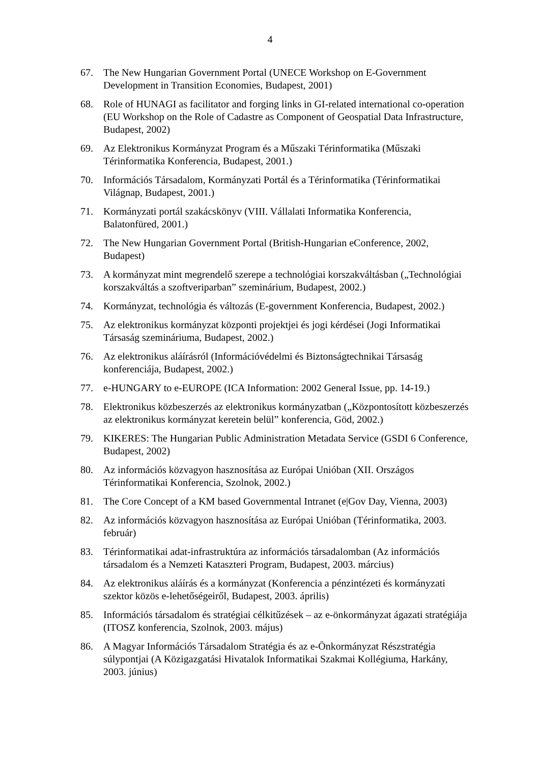4
67. The New Hungarian Government Portal (UNECE Workshop on E-Government Development in Transition Economies, Budapest, 2001)
68. Role of HUNAGI as facilitator and forging links in GI-related international co-operation (EU Workshop on the Role of Cadastre as Component of Geospatial Data Infrastructure, Budapest, 2002)
69. Az Elektronikus Kormányzat Program és a Műszaki Térinformatika (Műszaki Térinformatika Konferencia, Budapest, 2001.)
70. Információs Társadalom, Kormányzati Portál és a Térinformatika (Térinformatikai Világnap, Budapest, 2001.)
71. Kormányzati portál szakácskönyv (VIII. Vállalati Informatika Konferencia, Balatonfüred, 2001.)
72. The New Hungarian Government Portal (British-Hungarian eConference, 2002, Budapest)
73. A kormányzat mint megrendelő szerepe a technológiai korszakváltásban („Technológiai korszakváltás a szoftveriparban” szeminárium, Budapest, 2002.)
74. Kormányzat, technológia és változás (E-government Konferencia, Budapest, 2002.)
75. Az elektronikus kormányzat központi projektjei és jogi kérdései (Jogi Informatikai Társaság szemináriuma, Budapest, 2002.)
76. Az elektronikus aláírásról (Információvédelmi és Biztonságtechnikai Társaság konferenciája, Budapest, 2002.)
77. e-HUNGARY to e-EUROPE (ICA Information: 2002 General Issue, pp. 14-19.)
78. Elektronikus közbeszerzés az elektronikus kormányzatban („Központosított közbeszerzés az elektronikus kormányzat keretein belül” konferencia, Göd, 2002.)
79. KIKERES: The Hungarian Public Administration Metadata Service (GSDI 6 Conference, Budapest, 2002)
80. Az információs közvagyon hasznosítása az Európai Unióban (XII. Országos Térinformatikai Konferencia, Szolnok, 2002.)
81. The Core Concept of a KM based Governmental Intranet (e|Gov Day, Vienna, 2003)
82. Az információs közvagyon hasznosítása az Európai Unióban (Térinformatika, 2003. február)
83. Térinformatikai adat-infrastruktúra az információs társadalomban (Az információs társadalom és a Nemzeti Kataszteri Program, Budapest, 2003. március)
84. Az elektronikus aláírás és a kormányzat (Konferencia a pénzintézeti és kormányzati szektor közös e-lehetőségeiről, Budapest, 2003. április)
85. Információs társadalom és stratégiai célkitűzések – az e-önkormányzat ágazati stratégiája (ITOSZ konferencia, Szolnok, 2003. május)
86. A Magyar Információs Társadalom Stratégia és az e-Önkormányzat Részstratégia súlypontjai (A Közigazgatási Hivatalok Informatikai Szakmai Kollégiuma, Harkány, 2003. június)